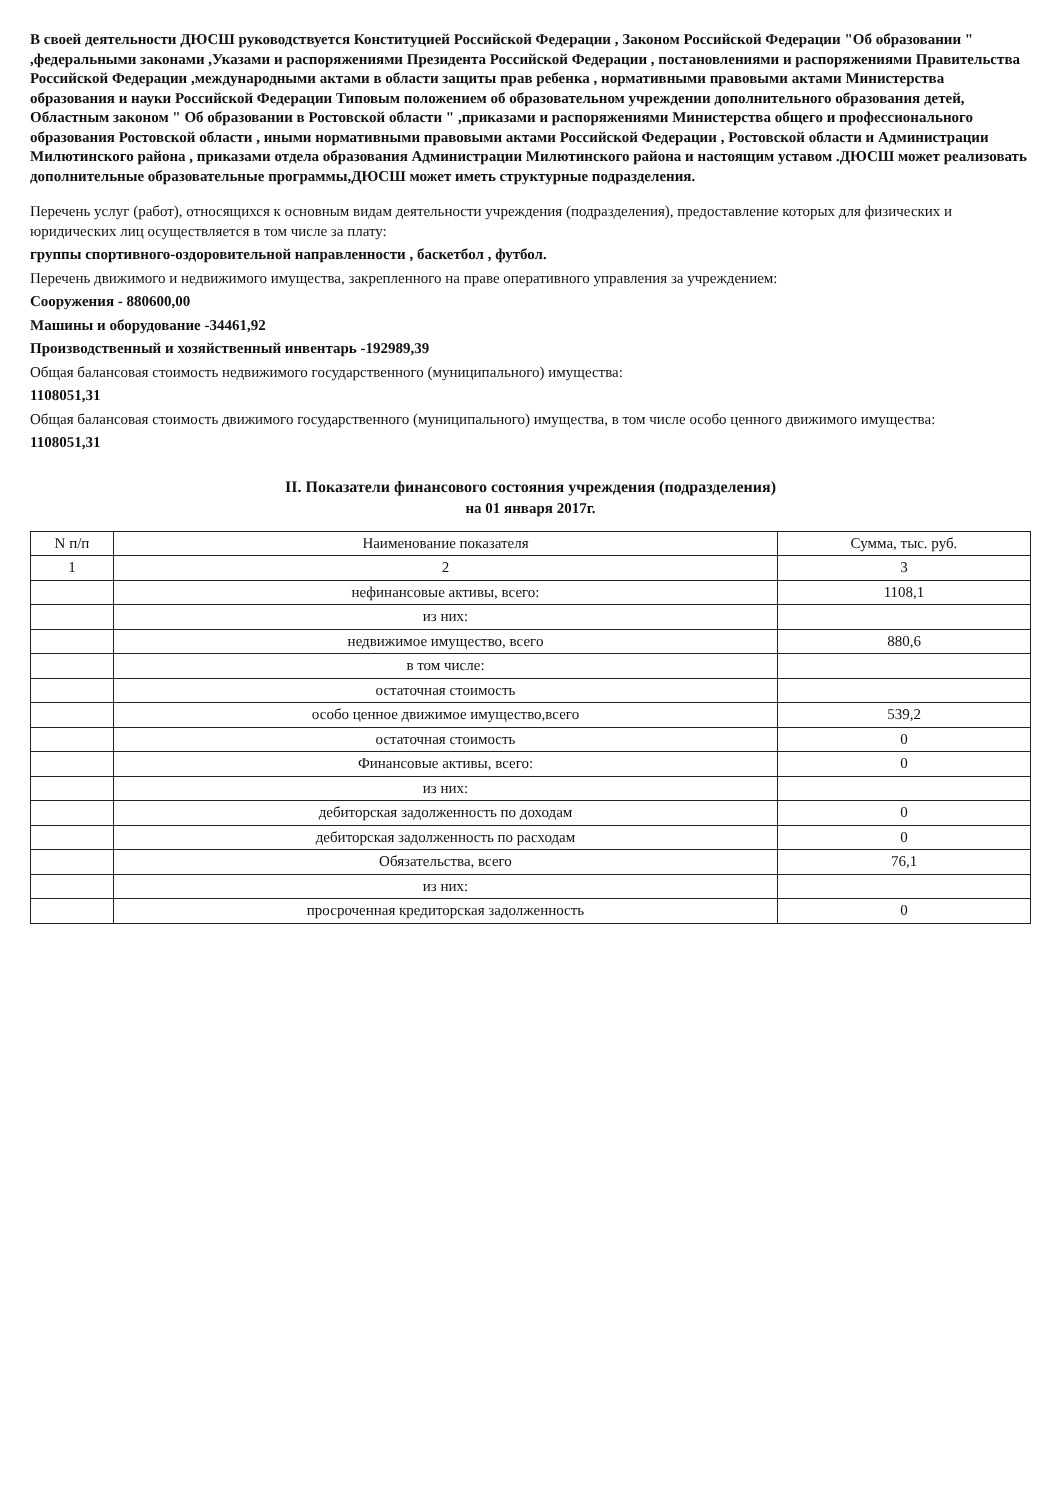В своей деятельности ДЮСШ руководствуется Конституцией Российской Федерации , Законом Российской Федерации "Об образовании " ,федеральными законами ,Указами и распоряжениями Президента Российской Федерации , постановлениями и распоряжениями Правительства Российской Федерации ,международными актами в области защиты прав ребенка , нормативными правовыми актами Министерства образования и науки Российской Федерации Типовым положением об образовательном учреждении дополнительного образования детей, Областным законом " Об образовании в Ростовской области " ,приказами и распоряжениями Министерства общего и профессионального образования Ростовской области , иными нормативными правовыми актами Российской Федерации , Ростовской области и Администрации Милютинского района , приказами отдела образования Администрации Милютинского района и настоящим уставом .ДЮСШ может реализовать дополнительные образовательные программы,ДЮСШ может иметь структурные подразделения.
Перечень услуг (работ), относящихся к основным видам деятельности учреждения (подразделения), предоставление которых для физических и юридических лиц осуществляется в том числе за плату:
группы спортивного-оздоровительной направленности , баскетбол , футбол.
Перечень движимого и недвижимого имущества, закрепленного на праве оперативного управления за учреждением:
Сооружения - 880600,00
Машины и оборудование -34461,92
Производственный и хозяйственный инвентарь -192989,39
Общая балансовая стоимость недвижимого государственного (муниципального) имущества:
1108051,31
Общая балансовая стоимость движимого государственного (муниципального) имущества, в том числе особо ценного движимого имущества:
1108051,31
II. Показатели финансового состояния учреждения (подразделения)
на 01 января 2017г.
| N п/п | Наименование показателя | Сумма, тыс. руб. |
| --- | --- | --- |
| 1 | 2 | 3 |
| | нефинансовые активы, всего: | 1108,1 |
| | из них: | |
| | недвижимое имущество, всего | 880,6 |
| | в том числе: | |
| | остаточная стоимость | |
| | особо ценное движимое имущество,всего | 539,2 |
| | остаточная стоимость | 0 |
| | Финансовые активы, всего: | 0 |
| | из них: | |
| | дебиторская задолженность по доходам | 0 |
| | дебиторская задолженность по расходам | 0 |
| | Обязательства, всего | 76,1 |
| | из них: | |
| | просроченная кредиторская задолженность | 0 |